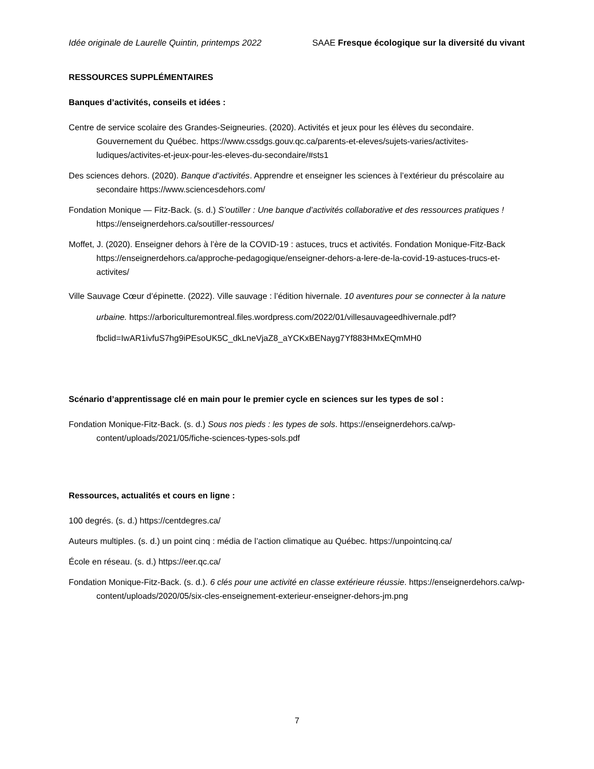Idée originale de Laurelle Quintin, printemps 2022 SAAE Fresque écologique sur la diversité du vivant
RESSOURCES SUPPLÉMENTAIRES
Banques d’activités, conseils et idées :
Centre de service scolaire des Grandes-Seigneuries. (2020). Activités et jeux pour les élèves du secondaire. Gouvernement du Québec. https://www.cssdgs.gouv.qc.ca/parents-et-eleves/sujets-varies/activites-ludiques/activites-et-jeux-pour-les-eleves-du-secondaire/#sts1
Des sciences dehors. (2020). Banque d’activités. Apprendre et enseigner les sciences à l’extérieur du préscolaire au secondaire https://www.sciencesdehors.com/
Fondation Monique — Fitz-Back. (s. d.) S’outiller : Une banque d’activités collaborative et des ressources pratiques ! https://enseignerdehors.ca/soutiller-ressources/
Moffet, J. (2020). Enseigner dehors à l’ère de la COVID-19 : astuces, trucs et activités. Fondation Monique-Fitz-Back https://enseignerdehors.ca/approche-pedagogique/enseigner-dehors-a-lere-de-la-covid-19-astuces-trucs-et-activites/
Ville Sauvage Cœur d’épinette. (2022). Ville sauvage : l’édition hivernale. 10 aventures pour se connecter à la nature urbaine. https://arboriculturemontreal.files.wordpress.com/2022/01/villesauvageedhivernale.pdf?fbclid=IwAR1ivfuS7hg9iPEsoUK5C_dkLneVjaZ8_aYCKxBENayg7Yf883HMxEQmMH0
Scénario d’apprentissage clé en main pour le premier cycle en sciences sur les types de sol :
Fondation Monique-Fitz-Back. (s. d.) Sous nos pieds : les types de sols. https://enseignerdehors.ca/wp-content/uploads/2021/05/fiche-sciences-types-sols.pdf
Ressources, actualités et cours en ligne :
100 degrés. (s. d.) https://centdegres.ca/
Auteurs multiples. (s. d.) un point cinq : média de l’action climatique au Québec. https://unpointcinq.ca/
École en réseau. (s. d.) https://eer.qc.ca/
Fondation Monique-Fitz-Back. (s. d.). 6 clés pour une activité en classe extérieure réussie. https://enseignerdehors.ca/wp-content/uploads/2020/05/six-cles-enseignement-exterieur-enseigner-dehors-jm.png
7